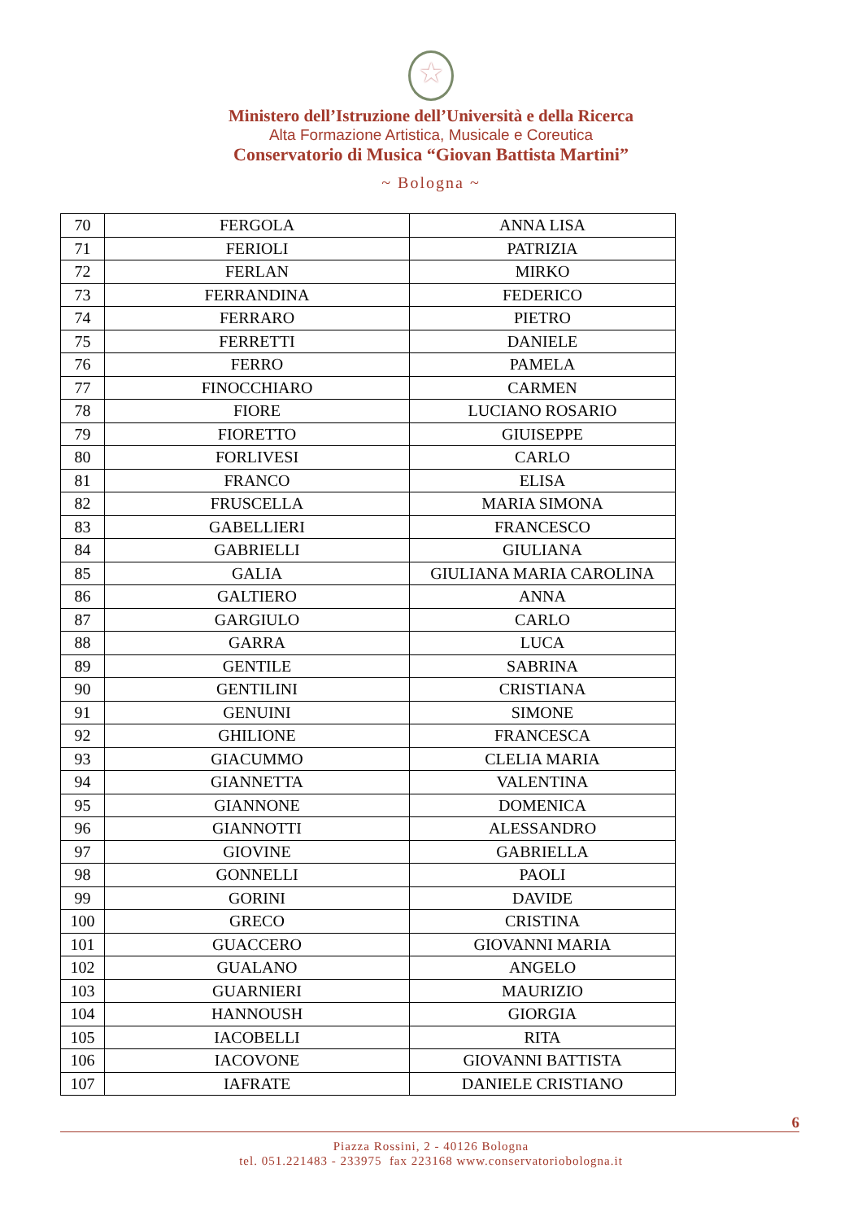★
Ministero dell’Istruzione dell’Università e della Ricerca
Alta Formazione Artistica, Musicale e Coreutica
Conservatorio di Musica “Giovan Battista Martini”
~ Bologna ~
| 70 | FERGOLA | ANNA LISA |
| 71 | FERIOLI | PATRIZIA |
| 72 | FERLAN | MIRKO |
| 73 | FERRANDINA | FEDERICO |
| 74 | FERRARO | PIETRO |
| 75 | FERRETTI | DANIELE |
| 76 | FERRO | PAMELA |
| 77 | FINOCCHIARO | CARMEN |
| 78 | FIORE | LUCIANO ROSARIO |
| 79 | FIORETTO | GIUISEPPE |
| 80 | FORLIVESI | CARLO |
| 81 | FRANCO | ELISA |
| 82 | FRUSCELLA | MARIA SIMONA |
| 83 | GABELLIERI | FRANCESCO |
| 84 | GABRIELLI | GIULIANA |
| 85 | GALIA | GIULIANA MARIA CAROLINA |
| 86 | GALTIERO | ANNA |
| 87 | GARGIULO | CARLO |
| 88 | GARRA | LUCA |
| 89 | GENTILE | SABRINA |
| 90 | GENTILINI | CRISTIANA |
| 91 | GENUINI | SIMONE |
| 92 | GHILIONE | FRANCESCA |
| 93 | GIACUMMO | CLELIA MARIA |
| 94 | GIANNETTA | VALENTINA |
| 95 | GIANNONE | DOMENICA |
| 96 | GIANNOTTI | ALESSANDRO |
| 97 | GIOVINE | GABRIELLA |
| 98 | GONNELLI | PAOLI |
| 99 | GORINI | DAVIDE |
| 100 | GRECO | CRISTINA |
| 101 | GUACCERO | GIOVANNI MARIA |
| 102 | GUALANO | ANGELO |
| 103 | GUARNIERI | MAURIZIO |
| 104 | HANNOUSH | GIORGIA |
| 105 | IACOBELLI | RITA |
| 106 | IACOVONE | GIOVANNI BATTISTA |
| 107 | IAFRATE | DANIELE CRISTIANO |
6
Piazza Rossini, 2 - 40126 Bologna
tel. 051.221483 - 233975 fax 223168 www.conservatoriobologna.it